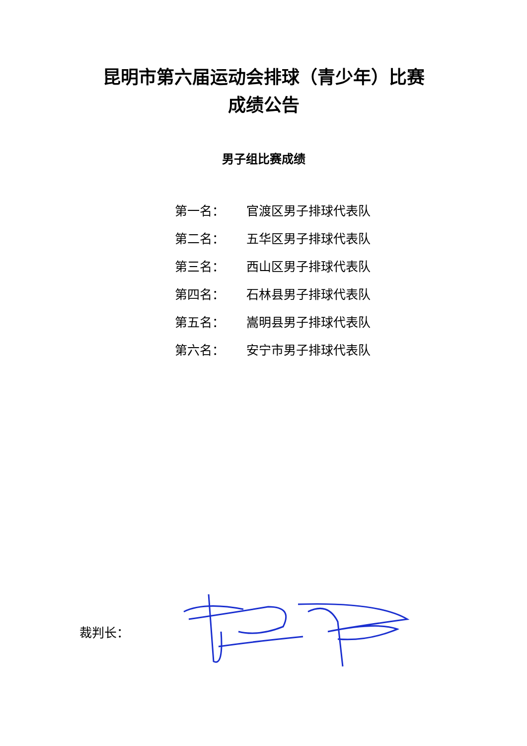昆明市第六届运动会排球（青少年）比赛
成绩公告
男子组比赛成绩
第一名： 官渡区男子排球代表队
第二名： 五华区男子排球代表队
第三名： 西山区男子排球代表队
第四名： 石林县男子排球代表队
第五名： 嵩明县男子排球代表队
第六名： 安宁市男子排球代表队
裁判长：